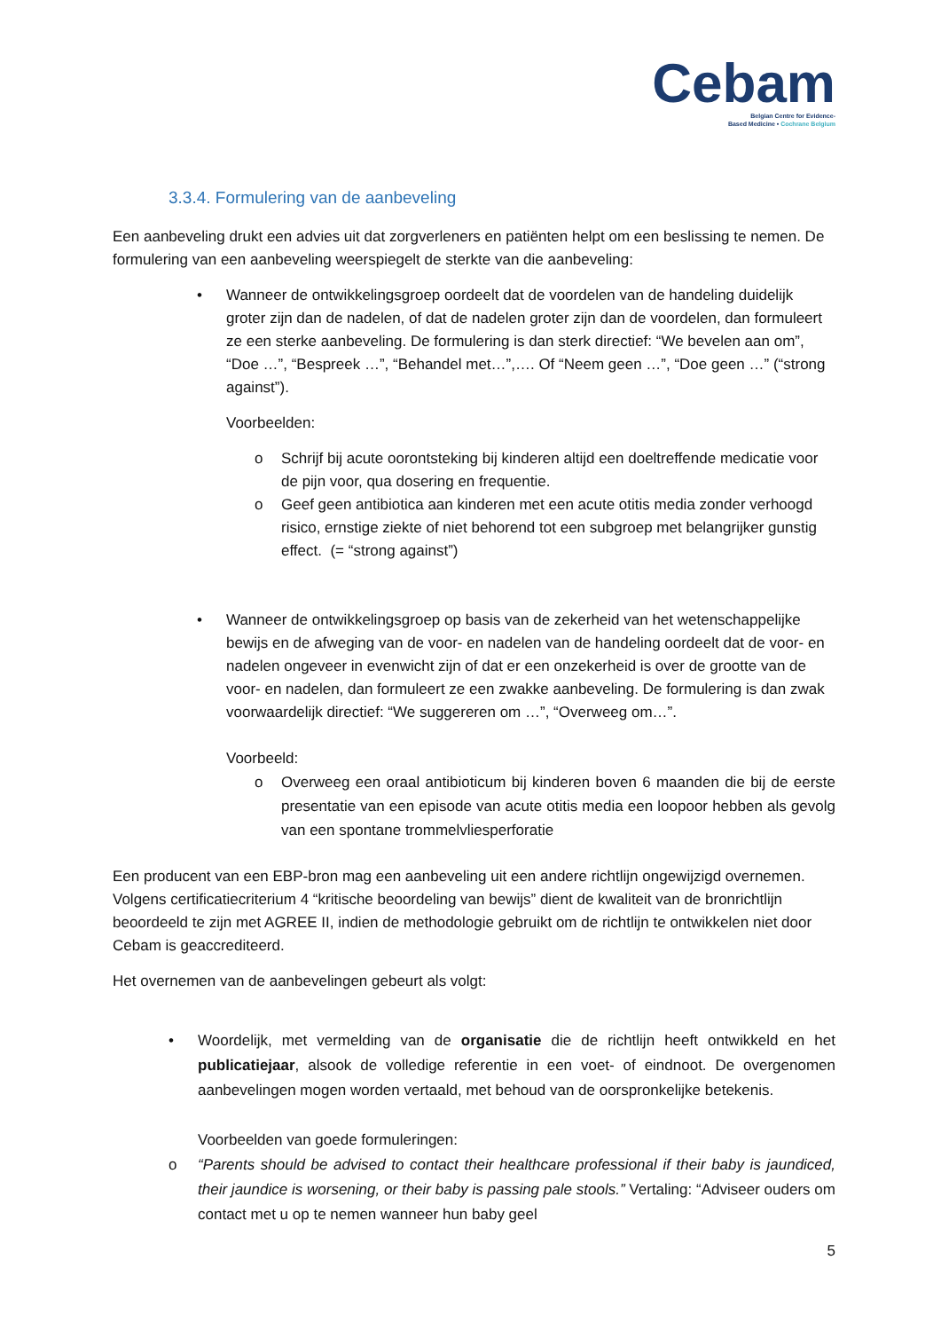Cebam
Belgian Centre for Evidence-
Based Medicine • Cochrane Belgium
3.3.4. Formulering van de aanbeveling
Een aanbeveling drukt een advies uit dat zorgverleners en patiënten helpt om een beslissing te nemen. De formulering van een aanbeveling weerspiegelt de sterkte van die aanbeveling:
• Wanneer de ontwikkelingsgroep oordeelt dat de voordelen van de handeling duidelijk groter zijn dan de nadelen, of dat de nadelen groter zijn dan de voordelen, dan formuleert ze een sterke aanbeveling. De formulering is dan sterk directief: “We bevelen aan om”, “Doe …”, “Bespreek …”, “Behandel met…”,…. Of “Neem geen …”, “Doe geen …” (“strong against”).
Voorbeelden:
o Schrijf bij acute oorontsteking bij kinderen altijd een doeltreffende medicatie voor de pijn voor, qua dosering en frequentie.
o Geef geen antibiotica aan kinderen met een acute otitis media zonder verhoogd risico, ernstige ziekte of niet behorend tot een subgroep met belangrijker gunstig effect. (= “strong against”)
• Wanneer de ontwikkelingsgroep op basis van de zekerheid van het wetenschappelijke bewijs en de afweging van de voor- en nadelen van de handeling oordeelt dat de voor- en nadelen ongeveer in evenwicht zijn of dat er een onzekerheid is over de grootte van de voor- en nadelen, dan formuleert ze een zwakke aanbeveling. De formulering is dan zwak voorwaardelijk directief: “We suggereren om …”, “Overweeg om…”.
Voorbeeld:
o Overweeg een oraal antibioticum bij kinderen boven 6 maanden die bij de eerste presentatie van een episode van acute otitis media een loopoor hebben als gevolg van een spontane trommelvliesperforatie
Een producent van een EBP-bron mag een aanbeveling uit een andere richtlijn ongewijzigd overnemen. Volgens certificatiecriterium 4 “kritische beoordeling van bewijs” dient de kwaliteit van de bronrichtlijn beoordeeld te zijn met AGREE II, indien de methodologie gebruikt om de richtlijn te ontwikkelen niet door Cebam is geaccrediteerd.
Het overnemen van de aanbevelingen gebeurt als volgt:
• Woordelijk, met vermelding van de organisatie die de richtlijn heeft ontwikkeld en het publicatiejaar, alsook de volledige referentie in een voet- of eindnoot. De overgenomen aanbevelingen mogen worden vertaald, met behoud van de oorspronkelijke betekenis.
Voorbeelden van goede formuleringen:
o “Parents should be advised to contact their healthcare professional if their baby is jaundiced, their jaundice is worsening, or their baby is passing pale stools.” Vertaling: “Adviseer ouders om contact met u op te nemen wanneer hun baby geel
5